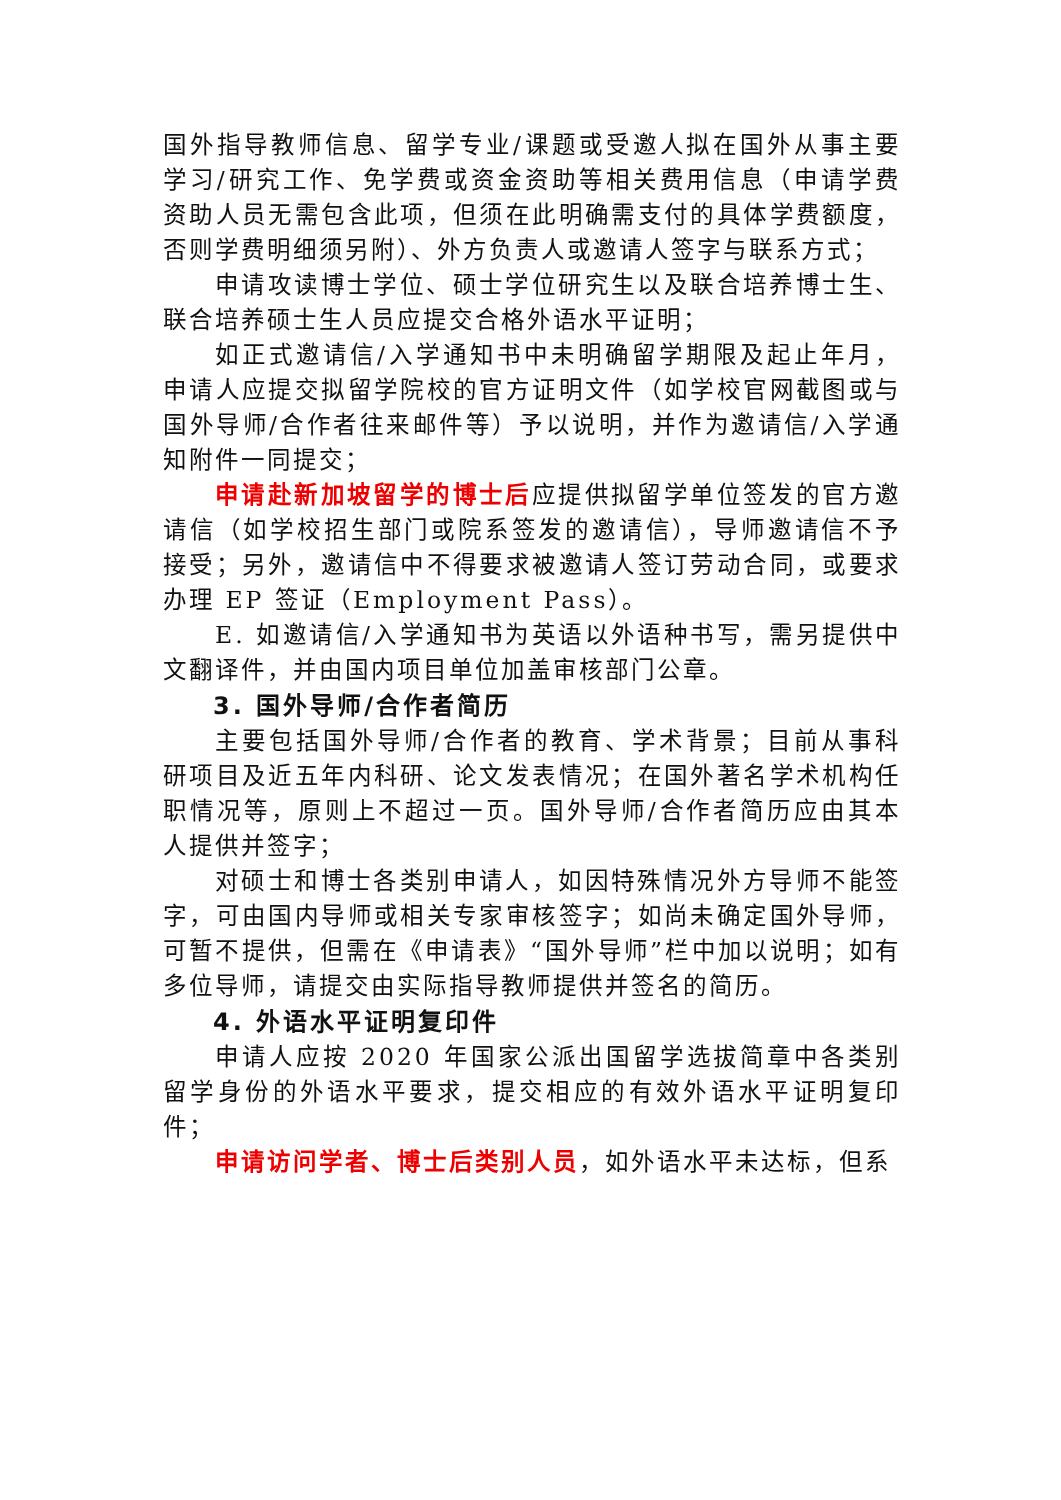国外指导教师信息、留学专业/课题或受邀人拟在国外从事主要学习/研究工作、免学费或资金资助等相关费用信息（申请学费资助人员无需包含此项，但须在此明确需支付的具体学费额度，否则学费明细须另附）、外方负责人或邀请人签字与联系方式；
申请攻读博士学位、硕士学位研究生以及联合培养博士生、联合培养硕士生人员应提交合格外语水平证明；
如正式邀请信/入学通知书中未明确留学期限及起止年月，申请人应提交拟留学院校的官方证明文件（如学校官网截图或与国外导师/合作者往来邮件等）予以说明，并作为邀请信/入学通知附件一同提交；
申请赴新加坡留学的博士后应提供拟留学单位签发的官方邀请信（如学校招生部门或院系签发的邀请信），导师邀请信不予接受；另外，邀请信中不得要求被邀请人签订劳动合同，或要求办理 EP 签证（Employment Pass）。
E. 如邀请信/入学通知书为英语以外语种书写，需另提供中文翻译件，并由国内项目单位加盖审核部门公章。
3. 国外导师/合作者简历
主要包括国外导师/合作者的教育、学术背景；目前从事科研项目及近五年内科研、论文发表情况；在国外著名学术机构任职情况等，原则上不超过一页。国外导师/合作者简历应由其本人提供并签字；
对硕士和博士各类别申请人，如因特殊情况外方导师不能签字，可由国内导师或相关专家审核签字；如尚未确定国外导师，可暂不提供，但需在《申请表》“国外导师”栏中加以说明；如有多位导师，请提交由实际指导教师提供并签名的简历。
4. 外语水平证明复印件
申请人应按 2020 年国家公派出国留学选拔简章中各类别留学身份的外语水平要求，提交相应的有效外语水平证明复印件；
申请访问学者、博士后类别人员，如外语水平未达标，但系